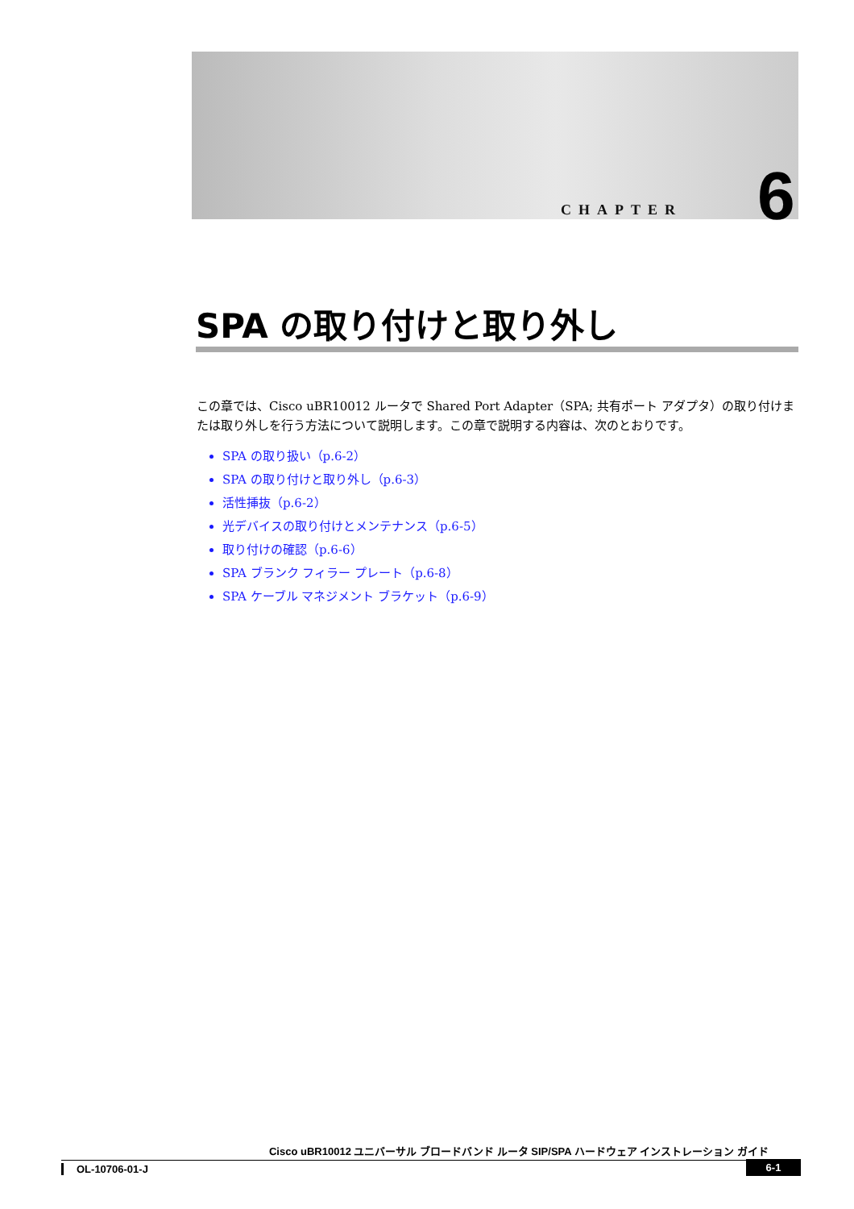CHAPTER 6
SPA の取り付けと取り外し
この章では、Cisco uBR10012 ルータで Shared Port Adapter（SPA; 共有ポート アダプタ）の取り付けまたは取り外しを行う方法について説明します。この章で説明する内容は、次のとおりです。
SPA の取り扱い（p.6-2）
SPA の取り付けと取り外し（p.6-3）
活性挿抜（p.6-2）
光デバイスの取り付けとメンテナンス（p.6-5）
取り付けの確認（p.6-6）
SPA ブランク フィラー プレート（p.6-8）
SPA ケーブル マネジメント ブラケット（p.6-9）
Cisco uBR10012 ユニバーサル ブロードバンド ルータ SIP/SPA ハードウェア インストレーション ガイド
OL-10706-01-J
6-1